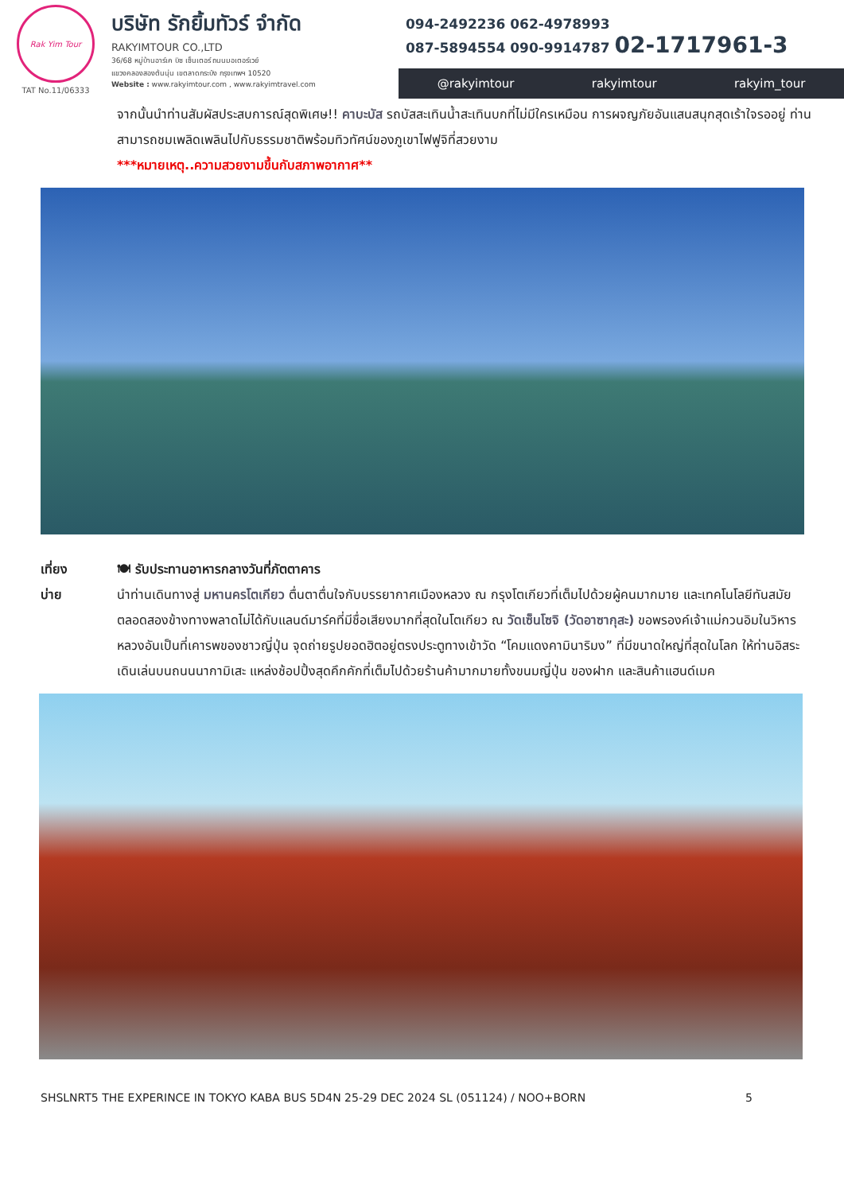Rak Yim Tour
TAT No.11/06333
บริษัท รักยิ้มทัวร์ จำกัด
RAKYIMTOUR CO.,LTD
36/68 หมู่บ้านอาร์เค บิซ เซ็นเตอร์ ถนนมอเตอร์เวย์
แขวงคลองสองต้นนุ่น เขตลาดกระบัง กรุงเทพฯ 10520
Website : www.rakyimtour.com , www.rakyimtravel.com
094-2492236 062-4978993
087-5894554 090-9914787 02-1717961-3
@rakyimtour rakyimtour rakyim_tour
จากนั้นนำท่านสัมผัสประสบการณ์สุดพิเศษ!! คาบะบัส รถบัสสะเทินน้ำสะเทินบกที่ไม่มีใครเหมือน การผจญภัยอันแสนสนุกสุดเร้าใจรออยู่ ท่านสามารถชมเพลิดเพลินไปกับธรรมชาติพร้อมทิวทัศน์ของภูเขาไฟฟูจิที่สวยงาม
***หมายเหตุ..ความสวยงามขึ้นกับสภาพอากาศ**
เที่ยง
บ่าย
🍽 รับประทานอาหารกลางวันที่ภัตตาคาร
นำท่านเดินทางสู่ มหานครโตเกียว ตื่นตาตื่นใจกับบรรยากาศเมืองหลวง ณ กรุงโตเกียวที่เต็มไปด้วยผู้คนมากมาย และเทคโนโลยีทันสมัยตลอดสองข้างทางพลาดไม่ได้กับแลนด์มาร์คที่มีชื่อเสียงมากที่สุดในโตเกียว ณ วัดเซ็นโซจิ (วัดอาซากุสะ) ขอพรองค์เจ้าแม่กวนอิมในวิหารหลวงอันเป็นที่เคารพของชาวญี่ปุ่น จุดถ่ายรูปยอดฮิตอยู่ตรงประตูทางเข้าวัด “โคมแดงคามินาริมง” ที่มีขนาดใหญ่ที่สุดในโลก ให้ท่านอิสระเดินเล่นบนถนนนากามิเสะ แหล่งช้อปปิ้งสุดคึกคักที่เต็มไปด้วยร้านค้ามากมายทั้งขนมญี่ปุ่น ของฝาก และสินค้าแฮนด์เมค
SHSLNRT5 THE EXPERINCE IN TOKYO KABA BUS 5D4N 25-29 DEC 2024 SL (051124) / NOO+BORN 5